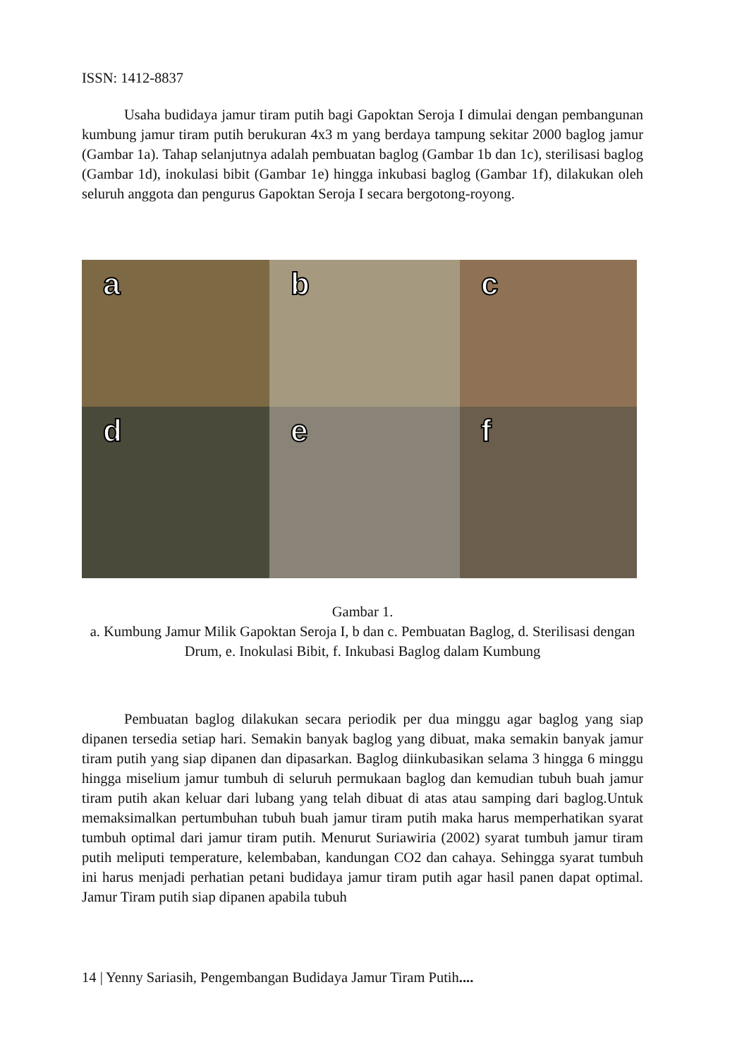ISSN: 1412-8837
Usaha budidaya jamur tiram putih bagi Gapoktan Seroja I dimulai dengan pembangunan kumbung jamur tiram putih berukuran 4x3 m yang berdaya tampung sekitar 2000 baglog jamur (Gambar 1a). Tahap selanjutnya adalah pembuatan baglog (Gambar 1b dan 1c), sterilisasi baglog (Gambar 1d), inokulasi bibit (Gambar 1e) hingga inkubasi baglog (Gambar 1f), dilakukan oleh seluruh anggota dan pengurus Gapoktan Seroja I secara bergotong-royong.
a
b
c
d
e
f
Gambar 1.
a. Kumbung Jamur Milik Gapoktan Seroja I, b dan c. Pembuatan Baglog, d. Sterilisasi dengan Drum, e. Inokulasi Bibit, f. Inkubasi Baglog dalam Kumbung
Pembuatan baglog dilakukan secara periodik per dua minggu agar baglog yang siap dipanen tersedia setiap hari. Semakin banyak baglog yang dibuat, maka semakin banyak jamur tiram putih yang siap dipanen dan dipasarkan. Baglog diinkubasikan selama 3 hingga 6 minggu hingga miselium jamur tumbuh di seluruh permukaan baglog dan kemudian tubuh buah jamur tiram putih akan keluar dari lubang yang telah dibuat di atas atau samping dari baglog.Untuk memaksimalkan pertumbuhan tubuh buah jamur tiram putih maka harus memperhatikan syarat tumbuh optimal dari jamur tiram putih. Menurut Suriawiria (2002) syarat tumbuh jamur tiram putih meliputi temperature, kelembaban, kandungan CO2 dan cahaya. Sehingga syarat tumbuh ini harus menjadi perhatian petani budidaya jamur tiram putih agar hasil panen dapat optimal. Jamur Tiram putih siap dipanen apabila tubuh
14 | Yenny Sariasih, Pengembangan Budidaya Jamur Tiram Putih....